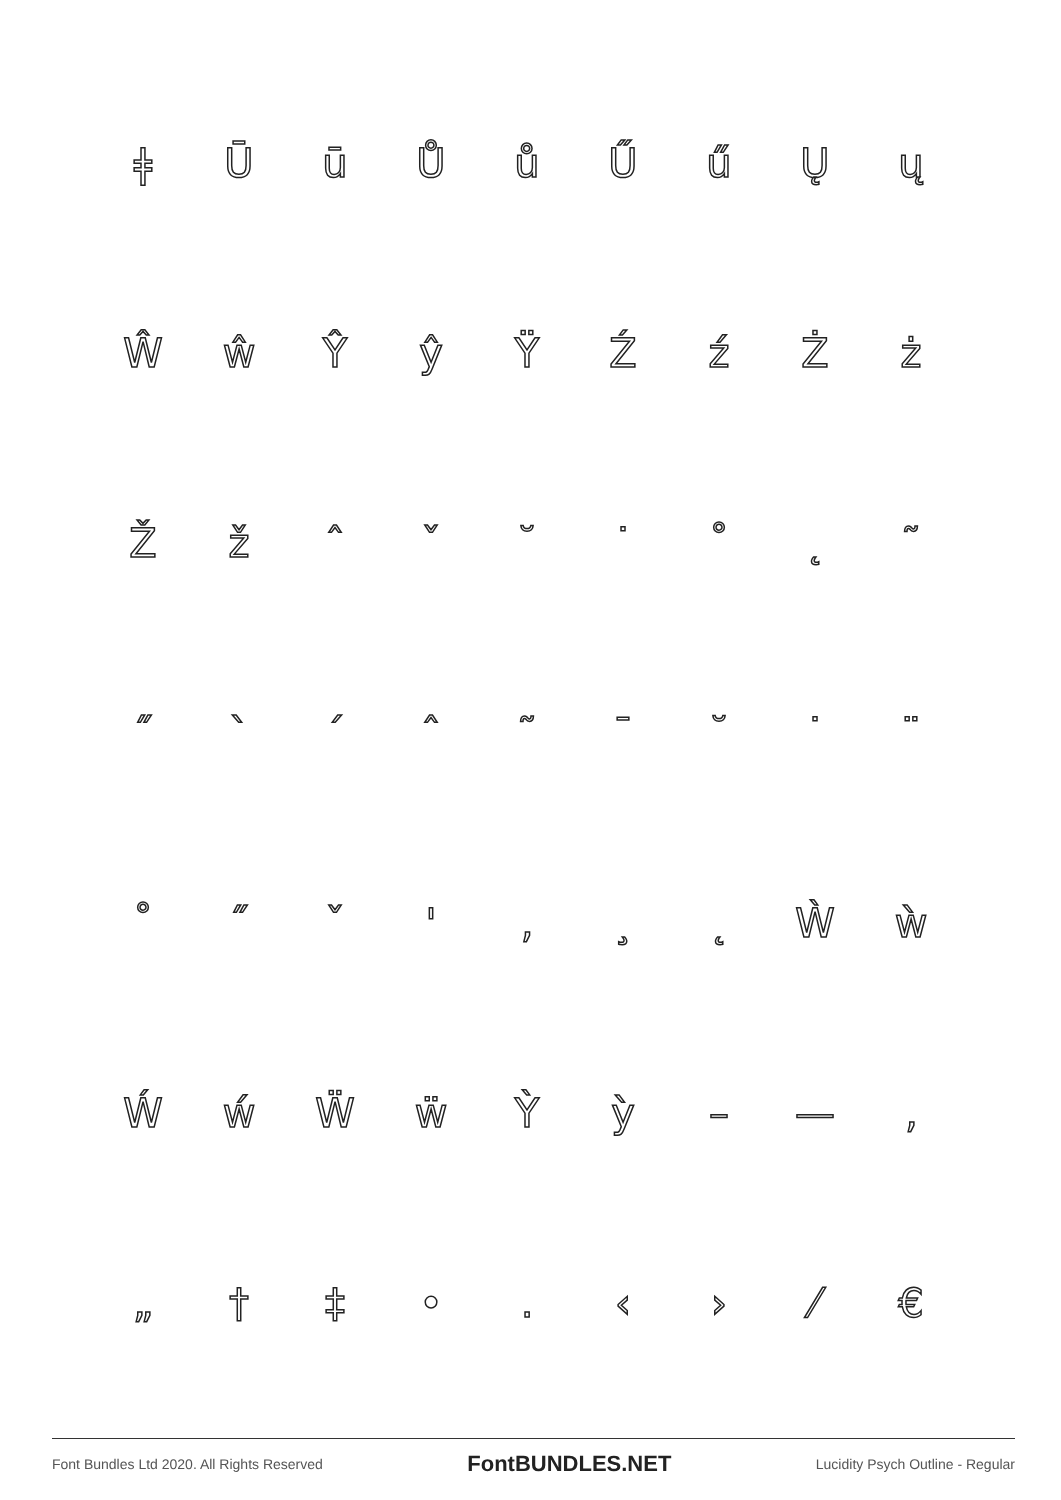ǂ
Ū
ū
Ů
ů
Ű
ű
Ų
ų
Ŵ
ŵ
Ŷ
ŷ
Ÿ
Ź
ź
Ż
ż
Ž
ž
ˆ
ˇ
˘
˙
˚
˛
˜
˝
ˋ
ˊ
ˆ
˜
¯
˘
˙
¨
˚
˝
ˇ
'
,
¸
˛
Ẁ
ẁ
Ẃ
ẃ
Ẅ
ẅ
Ỳ
ỳ
–
—
‚
„
†
‡
•
.
‹
›
⁄
€
Font Bundles Ltd 2020. All Rights Reserved FontBUNDLES.NET Lucidity Psych Outline - Regular